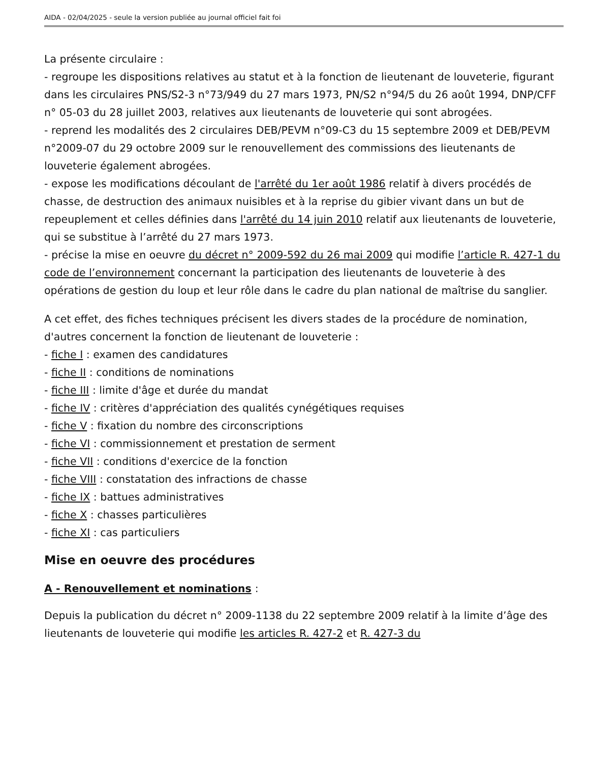AIDA - 02/04/2025 - seule la version publiée au journal officiel fait foi
La présente circulaire :
- regroupe les dispositions relatives au statut et à la fonction de lieutenant de louveterie, figurant dans les circulaires PNS/S2-3 n°73/949 du 27 mars 1973, PN/S2 n°94/5 du 26 août 1994, DNP/CFF n° 05-03 du 28 juillet 2003, relatives aux lieutenants de louveterie qui sont abrogées.
- reprend les modalités des 2 circulaires DEB/PEVM n°09-C3 du 15 septembre 2009 et DEB/PEVM n°2009-07 du 29 octobre 2009 sur le renouvellement des commissions des lieutenants de louveterie également abrogées.
- expose les modifications découlant de l'arrêté du 1er août 1986 relatif à divers procédés de chasse, de destruction des animaux nuisibles et à la reprise du gibier vivant dans un but de repeuplement et celles définies dans l'arrêté du 14 juin 2010 relatif aux lieutenants de louveterie, qui se substitue à l’arrêté du 27 mars 1973.
- précise la mise en oeuvre du décret n° 2009-592 du 26 mai 2009 qui modifie l’article R. 427-1 du code de l’environnement concernant la participation des lieutenants de louveterie à des opérations de gestion du loup et leur rôle dans le cadre du plan national de maîtrise du sanglier.
A cet effet, des fiches techniques précisent les divers stades de la procédure de nomination, d'autres concernent la fonction de lieutenant de louveterie :
- fiche I : examen des candidatures
- fiche II : conditions de nominations
- fiche III : limite d'âge et durée du mandat
- fiche IV : critères d'appréciation des qualités cynégétiques requises
- fiche V : fixation du nombre des circonscriptions
- fiche VI : commissionnement et prestation de serment
- fiche VII : conditions d'exercice de la fonction
- fiche VIII : constatation des infractions de chasse
- fiche IX : battues administratives
- fiche X : chasses particulières
- fiche XI : cas particuliers
Mise en oeuvre des procédures
A - Renouvellement et nominations :
Depuis la publication du décret n° 2009-1138 du 22 septembre 2009 relatif à la limite d’âge des lieutenants de louveterie qui modifie les articles R. 427-2 et R. 427-3 du